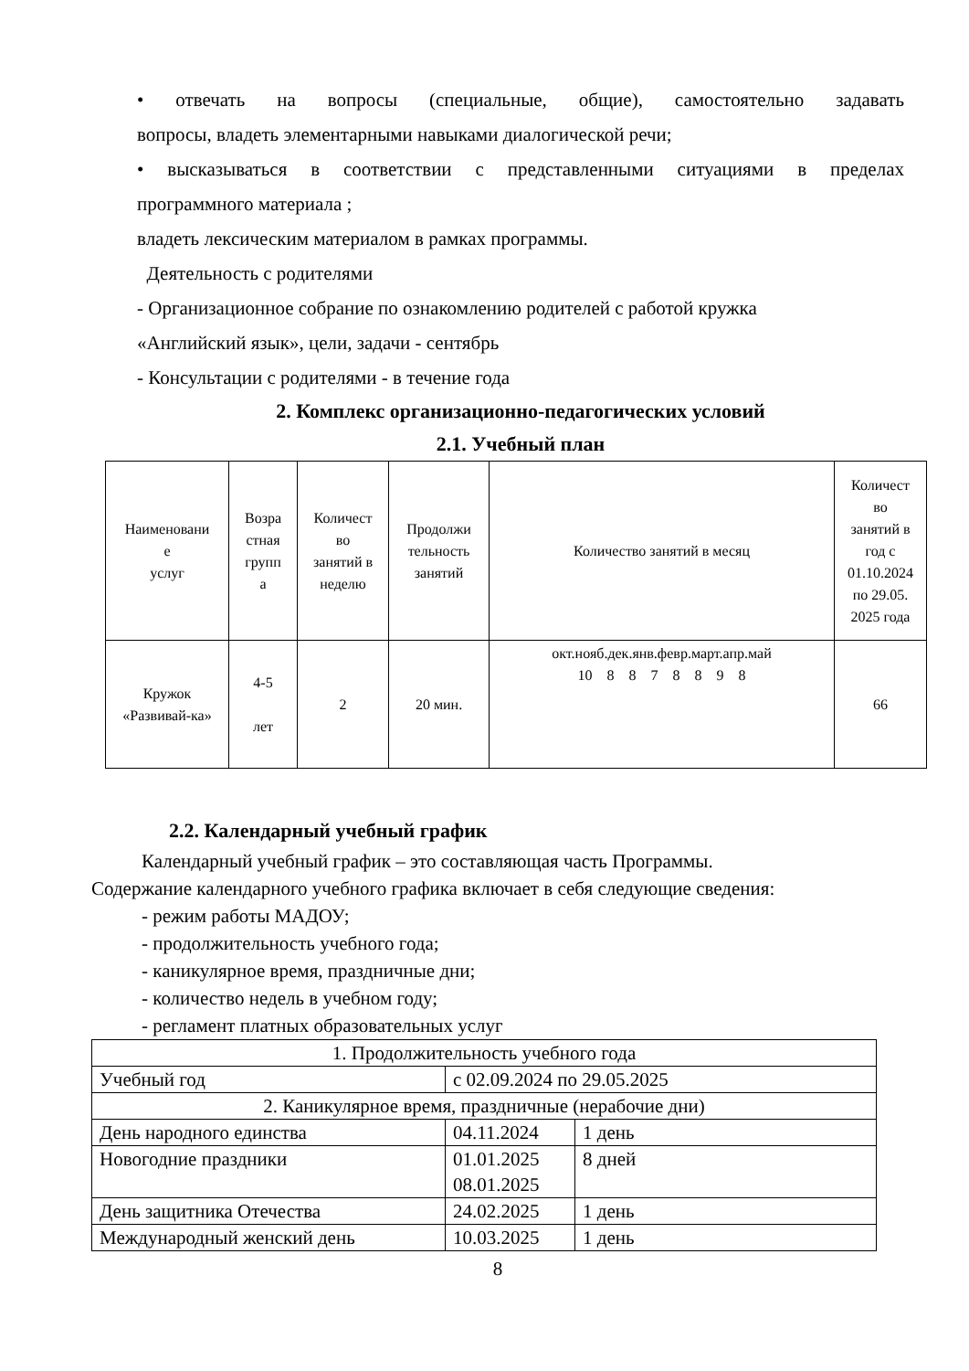• отвечать на вопросы (специальные, общие), самостоятельно задавать
вопросы, владеть элементарными навыками диалогической речи;
• высказываться в соответствии с представленными ситуациями в пределах
программного материала ;
владеть лексическим материалом в рамках программы.
Деятельность с родителями
- Организационное собрание по ознакомлению родителей с работой кружка
«Английский язык», цели, задачи - сентябрь
- Консультации с родителями - в течение года
2. Комплекс организационно-педагогических условий
2.1. Учебный план
| Наименовани е услуг | Возра стная групп а | Количест во занятий в неделю | Продолжи тельность занятий | Количество занятий в месяц | Количест во занятий в год с 01.10.2024 по 29.05. 2025 года |
| Кружок «Развивай-ка» | 4-5 лет | 2 | 20 мин. | окт.нояб.дек.янв.февр.март.апр.май 10 8 8 7 8 8 9 8 | 66 |
2.2. Календарный учебный график
Календарный учебный график – это составляющая часть Программы.
Содержание календарного учебного графика включает в себя следующие сведения:
- режим работы МАДОУ;
- продолжительность учебного года;
- каникулярное время, праздничные дни;
- количество недель в учебном году;
- регламент платных образовательных услуг
| 1. Продолжительность учебного года | | |
| Учебный год | с 02.09.2024 по 29.05.2025 | |
| 2. Каникулярное время, праздничные (нерабочие дни) | | |
| День народного единства | 04.11.2024 | 1 день |
| Новогодние праздники | 01.01.2025 08.01.2025 | 8 дней |
| День защитника Отечества | 24.02.2025 | 1 день |
| Международный женский день | 10.03.2025 | 1 день |
8